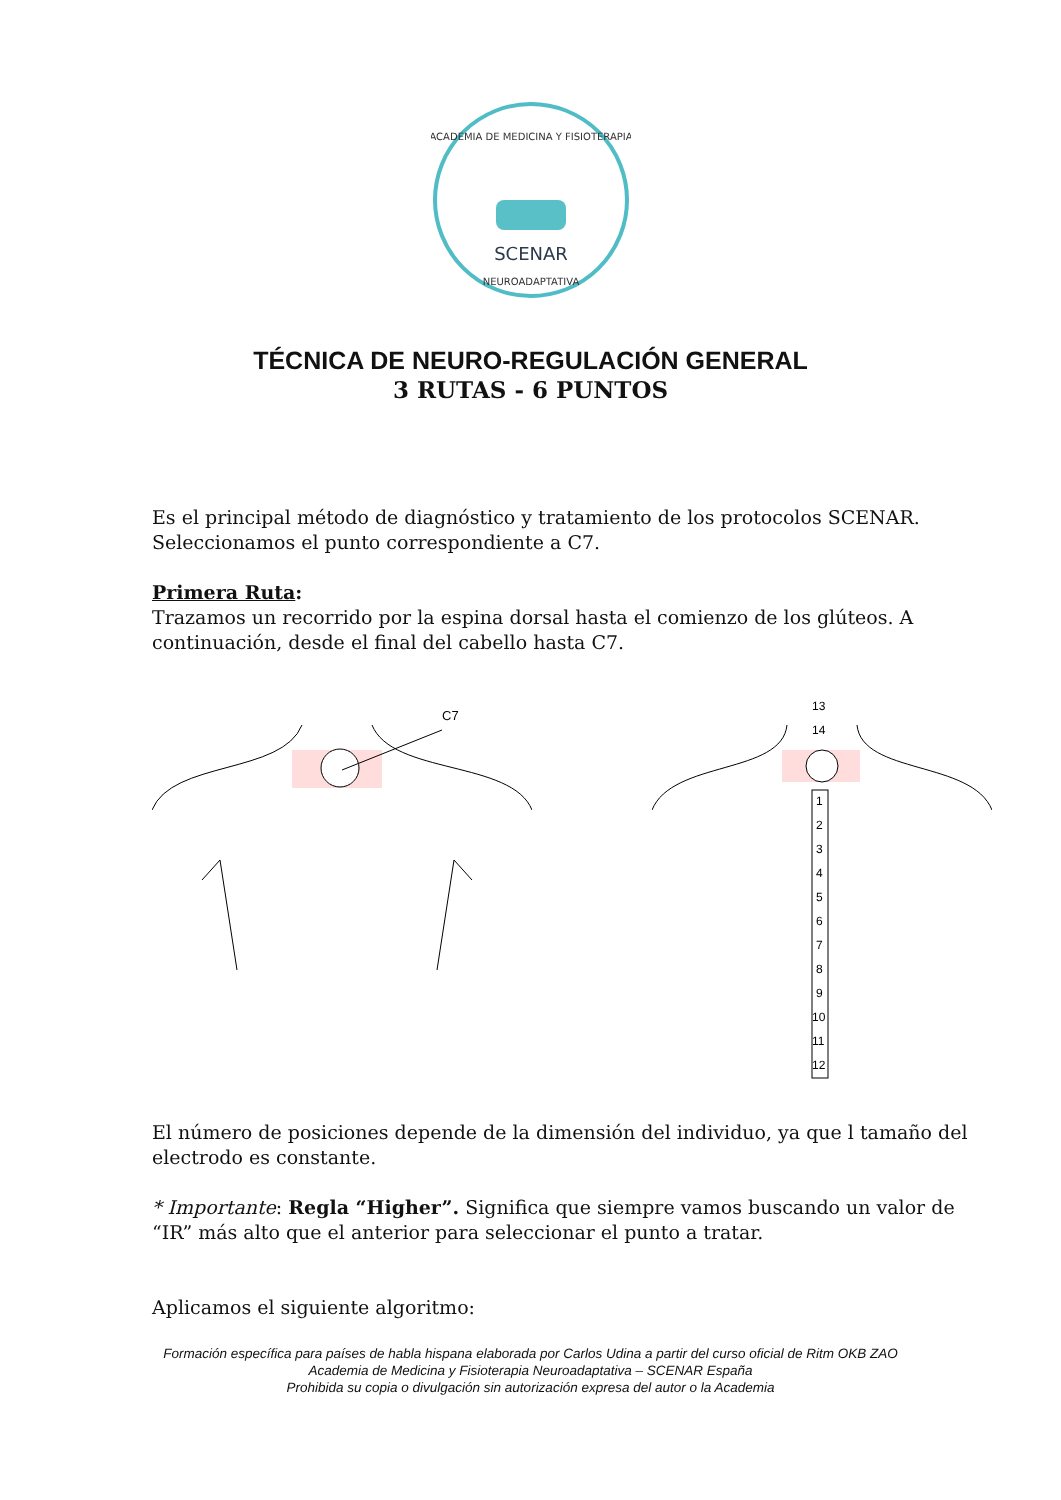SCENAR
ACADEMIA DE MEDICINA Y FISIOTERAPIA
NEUROADAPTATIVA
TÉCNICA DE NEURO-REGULACIÓN GENERAL
3 RUTAS - 6 PUNTOS
Es el principal método de diagnóstico y tratamiento de los protocolos SCENAR. Seleccionamos el punto correspondiente a C7.
Primera Ruta:
Trazamos un recorrido por la espina dorsal hasta el comienzo de los glúteos. A continuación, desde el final del cabello hasta C7.
C7
13
14
1
2
3
4
5
6
7
8
9
10
11
12
El número de posiciones depende de la dimensión del individuo, ya que l tamaño del electrodo es constante.
* Importante: Regla “Higher”. Significa que siempre vamos buscando un valor de “IR” más alto que el anterior para seleccionar el punto a tratar.
Aplicamos el siguiente algoritmo:
Formación específica para países de habla hispana elaborada por Carlos Udina a partir del curso oficial de Ritm OKB ZAO
Academia de Medicina y Fisioterapia Neuroadaptativa – SCENAR España
Prohibida su copia o divulgación sin autorización expresa del autor o la Academia